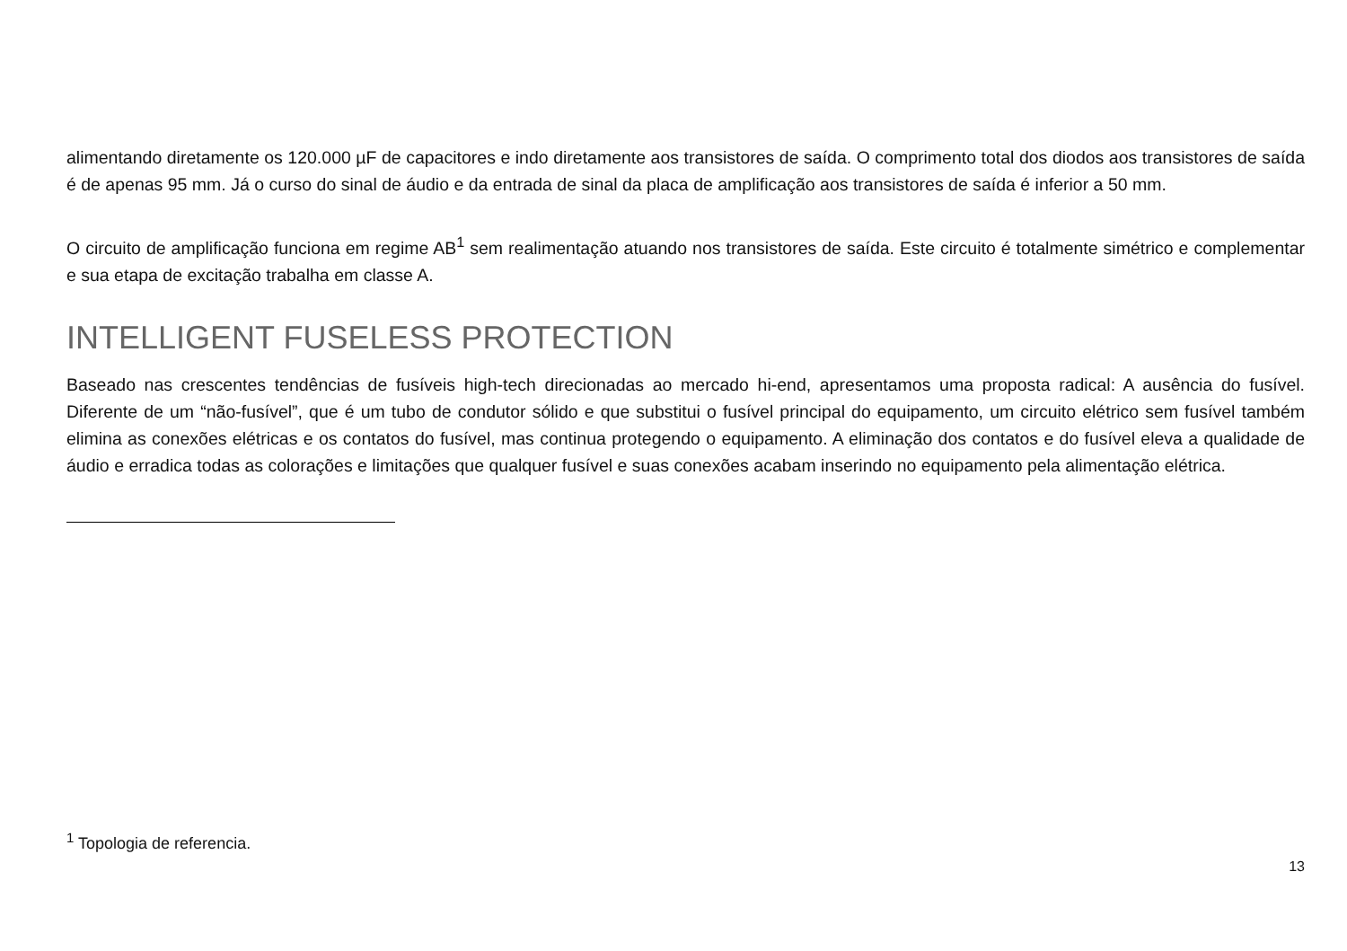alimentando diretamente os 120.000 µF de capacitores e indo diretamente aos transistores de saída. O comprimento total dos diodos aos transistores de saída é de apenas 95 mm. Já o curso do sinal de áudio e da entrada de sinal da placa de amplificação aos transistores de saída é inferior a 50 mm.
O circuito de amplificação funciona em regime AB<sup>1</sup> sem realimentação atuando nos transistores de saída. Este circuito é totalmente simétrico e complementar e sua etapa de excitação trabalha em classe A.
INTELLIGENT FUSELESS PROTECTION
Baseado nas crescentes tendências de fusíveis high-tech direcionadas ao mercado hi-end, apresentamos uma proposta radical: A ausência do fusível. Diferente de um “não-fusível”, que é um tubo de condutor sólido e que substitui o fusível principal do equipamento, um circuito elétrico sem fusível também elimina as conexões elétricas e os contatos do fusível, mas continua protegendo o equipamento. A eliminação dos contatos e do fusível eleva a qualidade de áudio e erradica todas as colorações e limitações que qualquer fusível e suas conexões acabam inserindo no equipamento pela alimentação elétrica.
<sup>1</sup> Topologia de referencia.
13